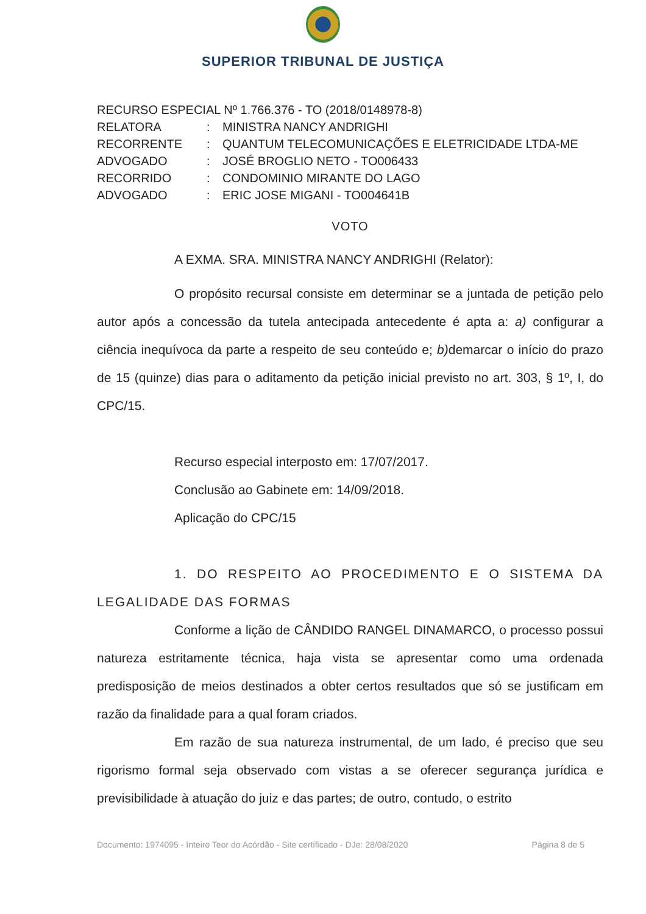SUPERIOR TRIBUNAL DE JUSTIÇA
RECURSO ESPECIAL Nº 1.766.376 - TO (2018/0148978-8)
RELATORA: MINISTRA NANCY ANDRIGHI
RECORRENTE: QUANTUM TELECOMUNICAÇÕES E ELETRICIDADE LTDA-ME
ADVOGADO: JOSÉ BROGLIO NETO - TO006433
RECORRIDO: CONDOMINIO MIRANTE DO LAGO
ADVOGADO: ERIC JOSE MIGANI - TO004641B
VOTO
A EXMA. SRA. MINISTRA NANCY ANDRIGHI (Relator):
O propósito recursal consiste em determinar se a juntada de petição pelo autor após a concessão da tutela antecipada antecedente é apta a: a) configurar a ciência inequívoca da parte a respeito de seu conteúdo e; b) demarcar o início do prazo de 15 (quinze) dias para o aditamento da petição inicial previsto no art. 303, § 1º, I, do CPC/15.
Recurso especial interposto em: 17/07/2017.
Conclusão ao Gabinete em: 14/09/2018.
Aplicação do CPC/15
1. DO RESPEITO AO PROCEDIMENTO E O SISTEMA DA LEGALIDADE DAS FORMAS
Conforme a lição de CÂNDIDO RANGEL DINAMARCO, o processo possui natureza estritamente técnica, haja vista se apresentar como uma ordenada predisposição de meios destinados a obter certos resultados que só se justificam em razão da finalidade para a qual foram criados.
Em razão de sua natureza instrumental, de um lado, é preciso que seu rigorismo formal seja observado com vistas a se oferecer segurança jurídica e previsibilidade à atuação do juiz e das partes; de outro, contudo, o estrito
Documento: 1974095 - Inteiro Teor do Acórdão - Site certificado - DJe: 28/08/2020 Página 8 de 5